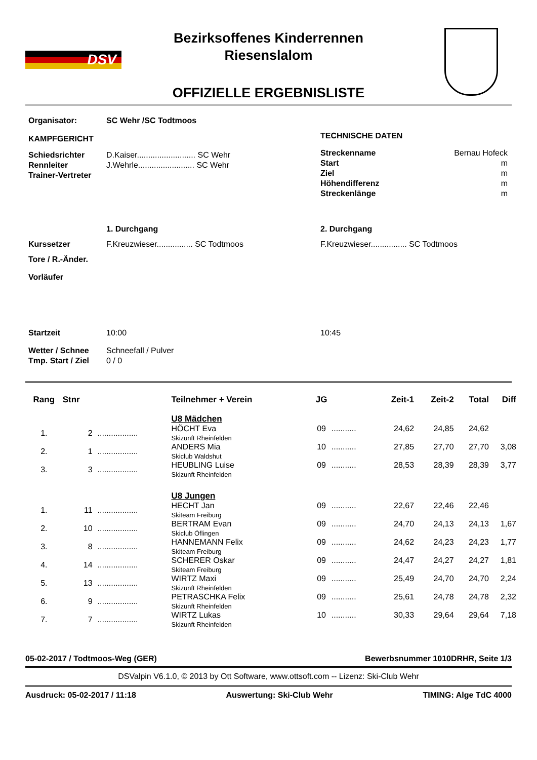DSV
Bezirksoffenes Kinderrennen
Riesenslalom
OFFIZIELLE ERGEBNISLISTE
Organisator: SC Wehr /SC Todtmoos
KAMPFGERICHT
| Schiedsrichter | D.Kaiser.......................... SC Wehr |
| Rennleiter | J.Wehrle......................... SC Wehr |
| Trainer-Vertreter | |
TECHNISCHE DATEN
| Streckenname | Bernau Hofeck |
| Start | m |
| Ziel | m |
| Höhendifferenz | m |
| Streckenlänge | m |
| | 1. Durchgang | 2. Durchgang |
| Kurssetzer | F.Kreuzwieser................ SC Todtmoos | F.Kreuzwieser................ SC Todtmoos |
| Tore / R.-Änder. | | |
| Vorläufer | | |
| Startzeit | 10:00 | 10:45 |
| Wetter / Schnee | Schneefall / Pulver | |
| Tmp. Start / Ziel | 0 / 0 | |
| Rang | Stnr | | Teilnehmer + Verein | JG | | Zeit-1 | Zeit-2 | Total | Diff |
| --- | --- | --- | --- | --- | --- | --- | --- | --- | --- |
| | | | U8 Mädchen | | | | | | |
| 1. | 2 | .................. | HÖCHT Eva Skizunft Rheinfelden | 09 | ........... | 24,62 | 24,85 | 24,62 | |
| 2. | 1 | .................. | ANDERS Mia Skiclub Waldshut | 10 | ........... | 27,85 | 27,70 | 27,70 | 3,08 |
| 3. | 3 | .................. | HEUBLING Luise Skizunft Rheinfelden | 09 | ........... | 28,53 | 28,39 | 28,39 | 3,77 |
| | | | U8 Jungen | | | | | | |
| 1. | 11 | .................. | HECHT Jan Skiteam Freiburg | 09 | ........... | 22,67 | 22,46 | 22,46 | |
| 2. | 10 | .................. | BERTRAM Evan Skiclub Öflingen | 09 | ........... | 24,70 | 24,13 | 24,13 | 1,67 |
| 3. | 8 | .................. | HANNEMANN Felix Skiteam Freiburg | 09 | ........... | 24,62 | 24,23 | 24,23 | 1,77 |
| 4. | 14 | .................. | SCHERER Oskar Skiteam Freiburg | 09 | ........... | 24,47 | 24,27 | 24,27 | 1,81 |
| 5. | 13 | .................. | WIRTZ Maxi Skizunft Rheinfelden | 09 | ........... | 25,49 | 24,70 | 24,70 | 2,24 |
| 6. | 9 | .................. | PETRASCHKA Felix Skizunft Rheinfelden | 09 | ........... | 25,61 | 24,78 | 24,78 | 2,32 |
| 7. | 7 | .................. | WIRTZ Lukas Skizunft Rheinfelden | 10 | ........... | 30,33 | 29,64 | 29,64 | 7,18 |
05-02-2017 / Todtmoos-Weg (GER) Bewerbsnummer 1010DRHR, Seite 1/3
DSValpin V6.1.0, © 2013 by Ott Software, www.ottsoft.com -- Lizenz: Ski-Club Wehr
Ausdruck: 05-02-2017 / 11:18 Auswertung: Ski-Club Wehr TIMING: Alge TdC 4000